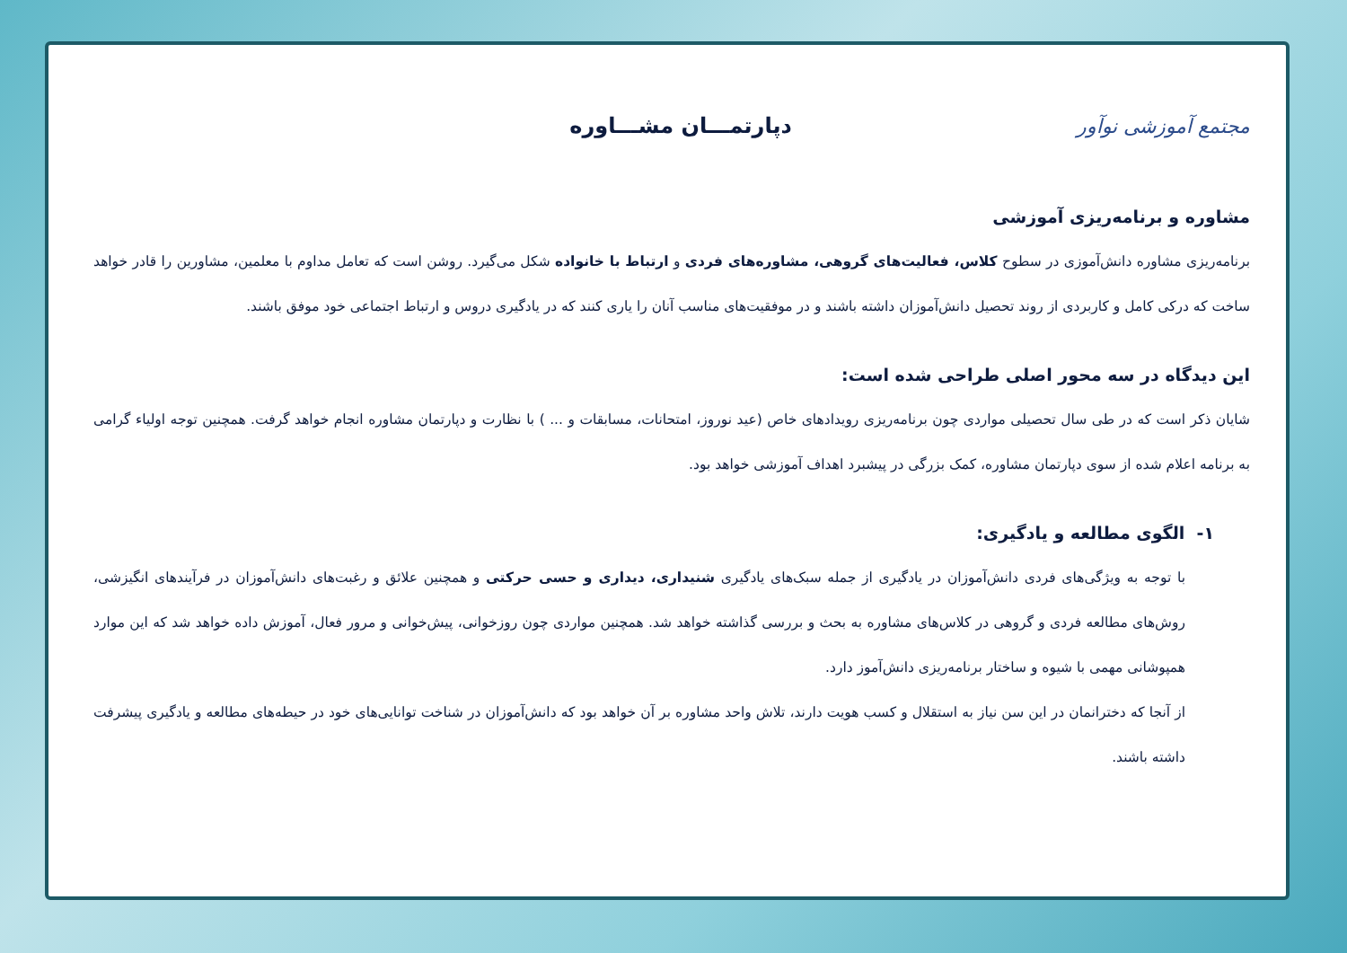مجتمع آموزشی نوآور
دپارتمـــان مشـــاوره
مشاوره و برنامه‌ریزی آموزشی
برنامه‌ریزی مشاوره دانش‌آموزی در سطوح کلاس، فعالیت‌های گروهی، مشاوره‌های فردی و ارتباط با خانواده شکل می‌گیرد. روشن است که تعامل مداوم با معلمین، مشاورین را قادر خواهد ساخت که درکی کامل و کاربردی از روند تحصیل دانش‌آموزان داشته باشند و در موفقیت‌های مناسب آنان را یاری کنند که در یادگیری دروس و ارتباط اجتماعی خود موفق باشند.
این دیدگاه در سه محور اصلی طراحی شده است:
شایان ذکر است که در طی سال تحصیلی مواردی چون برنامه‌ریزی رویدادهای خاص (عید نوروز، امتحانات، مسابقات و ... ) با نظارت و دپارتمان مشاوره انجام خواهد گرفت. همچنین توجه اولیاء گرامی به برنامه اعلام شده از سوی دپارتمان مشاوره، کمک بزرگی در پیشبرد اهداف آموزشی خواهد بود.
۱- الگوی مطالعه و یادگیری:
با توجه به ویژگی‌های فردی دانش‌آموزان در یادگیری از جمله سبک‌های یادگیری شنیداری، دیداری و حسی حرکتی و همچنین علائق و رغبت‌های دانش‌آموزان در فرآیندهای انگیزشی، روش‌های مطالعه فردی و گروهی در کلاس‌های مشاوره به بحث و بررسی گذاشته خواهد شد. همچنین مواردی چون روزخوانی، پیش‌خوانی و مرور فعال، آموزش داده خواهد شد که این موارد همپوشانی مهمی با شیوه و ساختار برنامه‌ریزی دانش‌آموز دارد.
از آنجا که دخترانمان در این سن نیاز به استقلال و کسب هویت دارند، تلاش واحد مشاوره بر آن خواهد بود که دانش‌آموزان در شناخت توانایی‌های خود در حیطه‌های مطالعه و یادگیری پیشرفت داشته باشند.